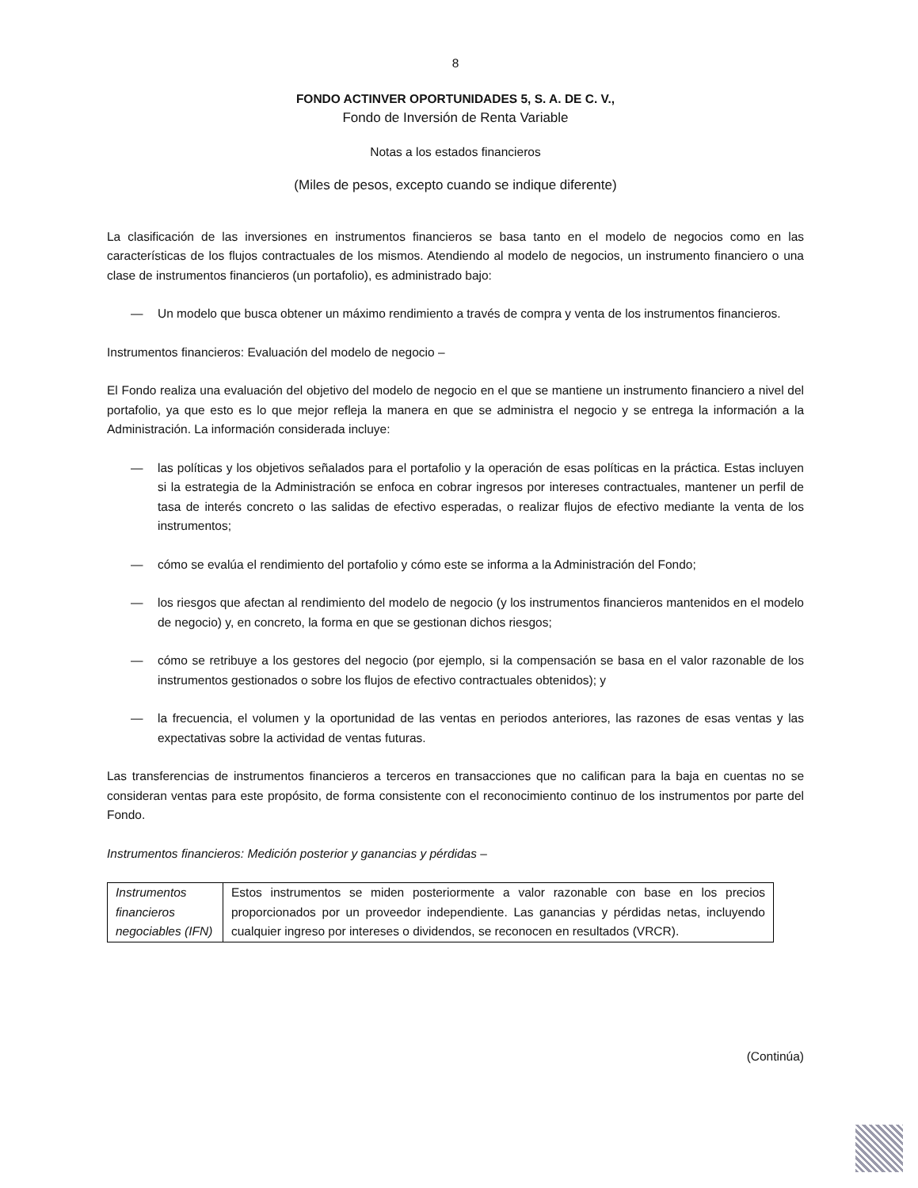8
FONDO ACTINVER OPORTUNIDADES 5, S. A. DE C. V.,
Fondo de Inversión de Renta Variable
Notas a los estados financieros
(Miles de pesos, excepto cuando se indique diferente)
La clasificación de las inversiones en instrumentos financieros se basa tanto en el modelo de negocios como en las características de los flujos contractuales de los mismos. Atendiendo al modelo de negocios, un instrumento financiero o una clase de instrumentos financieros (un portafolio), es administrado bajo:
— Un modelo que busca obtener un máximo rendimiento a través de compra y venta de los instrumentos financieros.
Instrumentos financieros: Evaluación del modelo de negocio –
El Fondo realiza una evaluación del objetivo del modelo de negocio en el que se mantiene un instrumento financiero a nivel del portafolio, ya que esto es lo que mejor refleja la manera en que se administra el negocio y se entrega la información a la Administración. La información considerada incluye:
— las políticas y los objetivos señalados para el portafolio y la operación de esas políticas en la práctica. Estas incluyen si la estrategia de la Administración se enfoca en cobrar ingresos por intereses contractuales, mantener un perfil de tasa de interés concreto o las salidas de efectivo esperadas, o realizar flujos de efectivo mediante la venta de los instrumentos;
— cómo se evalúa el rendimiento del portafolio y cómo este se informa a la Administración del Fondo;
— los riesgos que afectan al rendimiento del modelo de negocio (y los instrumentos financieros mantenidos en el modelo de negocio) y, en concreto, la forma en que se gestionan dichos riesgos;
— cómo se retribuye a los gestores del negocio (por ejemplo, si la compensación se basa en el valor razonable de los instrumentos gestionados o sobre los flujos de efectivo contractuales obtenidos); y
— la frecuencia, el volumen y la oportunidad de las ventas en periodos anteriores, las razones de esas ventas y las expectativas sobre la actividad de ventas futuras.
Las transferencias de instrumentos financieros a terceros en transacciones que no califican para la baja en cuentas no se consideran ventas para este propósito, de forma consistente con el reconocimiento continuo de los instrumentos por parte del Fondo.
Instrumentos financieros: Medición posterior y ganancias y pérdidas –
| Instrumentos financieros negociables (IFN) | Estos instrumentos se miden posteriormente a valor razonable con base en los precios proporcionados por un proveedor independiente. Las ganancias y pérdidas netas, incluyendo cualquier ingreso por intereses o dividendos, se reconocen en resultados (VRCR). |
(Continúa)